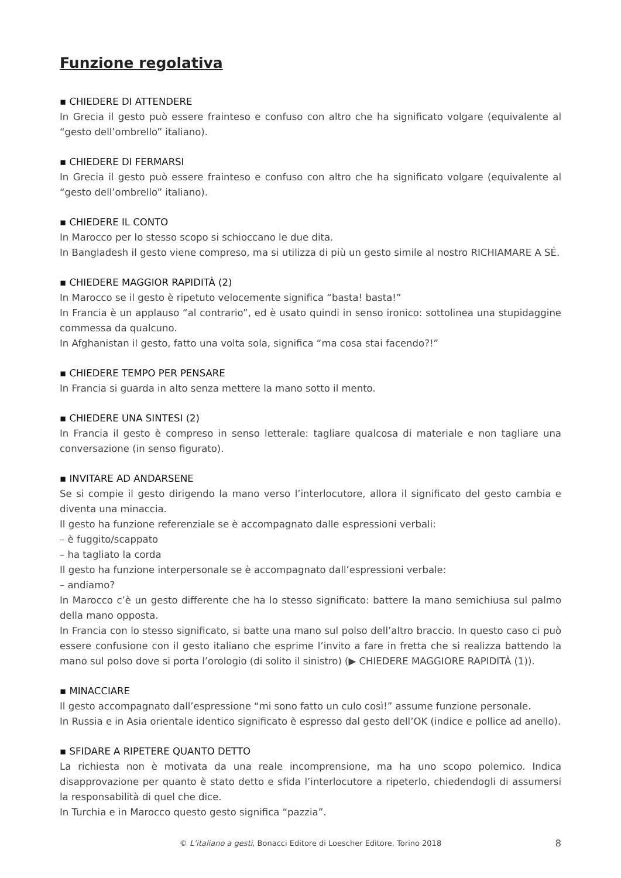Funzione regolativa
▪ CHIEDERE DI ATTENDERE
In Grecia il gesto può essere frainteso e confuso con altro che ha significato volgare (equivalente al “gesto dell’ombrello” italiano).
▪ CHIEDERE DI FERMARSI
In Grecia il gesto può essere frainteso e confuso con altro che ha significato volgare (equivalente al “gesto dell’ombrello” italiano).
▪ CHIEDERE IL CONTO
In Marocco per lo stesso scopo si schioccano le due dita.
In Bangladesh il gesto viene compreso, ma si utilizza di più un gesto simile al nostro RICHIAMARE A SÉ.
▪ CHIEDERE MAGGIOR RAPIDITÀ (2)
In Marocco se il gesto è ripetuto velocemente significa “basta! basta!”
In Francia è un applauso “al contrario”, ed è usato quindi in senso ironico: sottolinea una stupidaggine commessa da qualcuno.
In Afghanistan il gesto, fatto una volta sola, significa “ma cosa stai facendo?!”
▪ CHIEDERE TEMPO PER PENSARE
In Francia si guarda in alto senza mettere la mano sotto il mento.
▪ CHIEDERE UNA SINTESI (2)
In Francia il gesto è compreso in senso letterale: tagliare qualcosa di materiale e non tagliare una conversazione (in senso figurato).
▪ INVITARE AD ANDARSENE
Se si compie il gesto dirigendo la mano verso l’interlocutore, allora il significato del gesto cambia e diventa una minaccia.
Il gesto ha funzione referenziale se è accompagnato dalle espressioni verbali:
– è fuggito/scappato
– ha tagliato la corda
Il gesto ha funzione interpersonale se è accompagnato dall’espressioni verbale:
– andiamo?
In Marocco c’è un gesto differente che ha lo stesso significato: battere la mano semichiusa sul palmo della mano opposta.
In Francia con lo stesso significato, si batte una mano sul polso dell’altro braccio. In questo caso ci può essere confusione con il gesto italiano che esprime l’invito a fare in fretta che si realizza battendo la mano sul polso dove si porta l’orologio (di solito il sinistro) (▶ CHIEDERE MAGGIORE RAPIDITÀ (1)).
▪ MINACCIARE
Il gesto accompagnato dall’espressione “mi sono fatto un culo così!” assume funzione personale.
In Russia e in Asia orientale identico significato è espresso dal gesto dell’OK (indice e pollice ad anello).
▪ SFIDARE A RIPETERE QUANTO DETTO
La richiesta non è motivata da una reale incomprensione, ma ha uno scopo polemico. Indica disapprovazione per quanto è stato detto e sfida l’interlocutore a ripeterlo, chiedendogli di assumersi la responsabilità di quel che dice.
In Turchia e in Marocco questo gesto significa “pazzia”.
© L’italiano a gesti, Bonacci Editore di Loescher Editore, Torino 2018 8